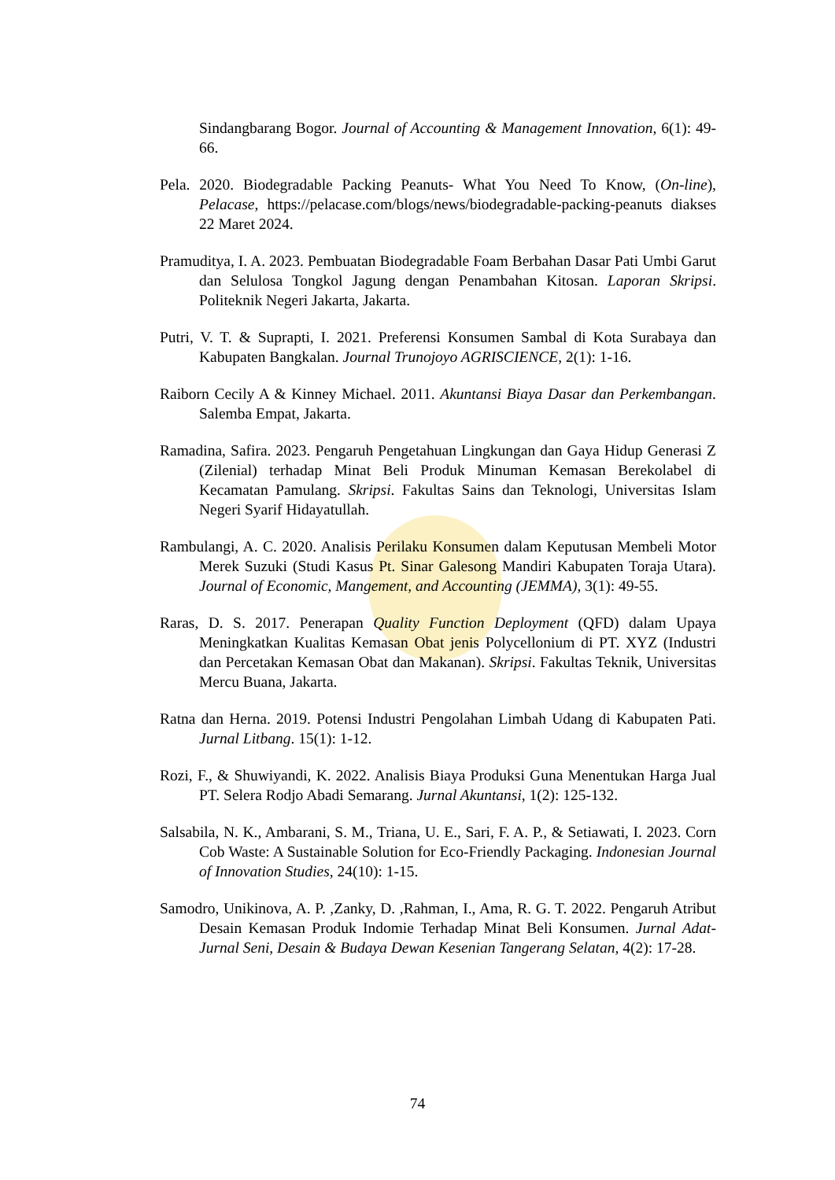Sindangbarang Bogor. Journal of Accounting & Management Innovation, 6(1): 49-66.
Pela. 2020. Biodegradable Packing Peanuts- What You Need To Know, (On-line), Pelacase, https://pelacase.com/blogs/news/biodegradable-packing-peanuts diakses 22 Maret 2024.
Pramuditya, I. A. 2023. Pembuatan Biodegradable Foam Berbahan Dasar Pati Umbi Garut dan Selulosa Tongkol Jagung dengan Penambahan Kitosan. Laporan Skripsi. Politeknik Negeri Jakarta, Jakarta.
Putri, V. T. & Suprapti, I. 2021. Preferensi Konsumen Sambal di Kota Surabaya dan Kabupaten Bangkalan. Journal Trunojoyo AGRISCIENCE, 2(1): 1-16.
Raiborn Cecily A & Kinney Michael. 2011. Akuntansi Biaya Dasar dan Perkembangan. Salemba Empat, Jakarta.
Ramadina, Safira. 2023. Pengaruh Pengetahuan Lingkungan dan Gaya Hidup Generasi Z (Zilenial) terhadap Minat Beli Produk Minuman Kemasan Berekolabel di Kecamatan Pamulang. Skripsi. Fakultas Sains dan Teknologi, Universitas Islam Negeri Syarif Hidayatullah.
Rambulangi, A. C. 2020. Analisis Perilaku Konsumen dalam Keputusan Membeli Motor Merek Suzuki (Studi Kasus Pt. Sinar Galesong Mandiri Kabupaten Toraja Utara). Journal of Economic, Mangement, and Accounting (JEMMA), 3(1): 49-55.
Raras, D. S. 2017. Penerapan Quality Function Deployment (QFD) dalam Upaya Meningkatkan Kualitas Kemasan Obat jenis Polycellonium di PT. XYZ (Industri dan Percetakan Kemasan Obat dan Makanan). Skripsi. Fakultas Teknik, Universitas Mercu Buana, Jakarta.
Ratna dan Herna. 2019. Potensi Industri Pengolahan Limbah Udang di Kabupaten Pati. Jurnal Litbang. 15(1): 1-12.
Rozi, F., & Shuwiyandi, K. 2022. Analisis Biaya Produksi Guna Menentukan Harga Jual PT. Selera Rodjo Abadi Semarang. Jurnal Akuntansi, 1(2): 125-132.
Salsabila, N. K., Ambarani, S. M., Triana, U. E., Sari, F. A. P., & Setiawati, I. 2023. Corn Cob Waste: A Sustainable Solution for Eco-Friendly Packaging. Indonesian Journal of Innovation Studies, 24(10): 1-15.
Samodro, Unikinova, A. P. ,Zanky, D. ,Rahman, I., Ama, R. G. T. 2022. Pengaruh Atribut Desain Kemasan Produk Indomie Terhadap Minat Beli Konsumen. Jurnal Adat-Jurnal Seni, Desain & Budaya Dewan Kesenian Tangerang Selatan, 4(2): 17-28.
74